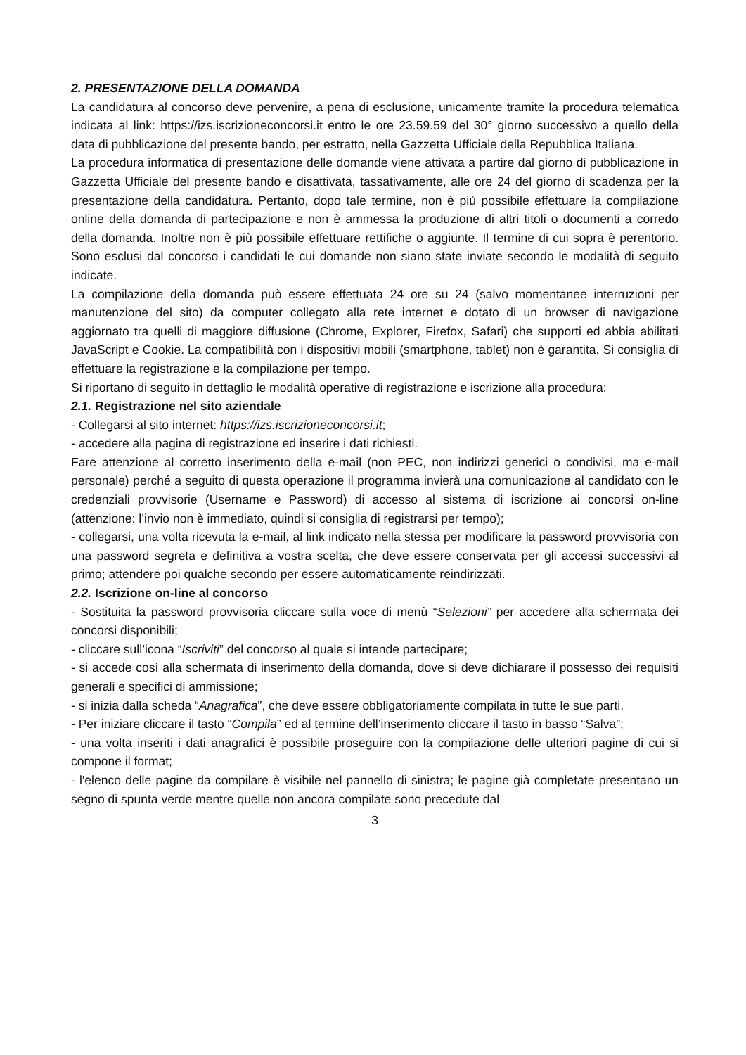2. PRESENTAZIONE DELLA DOMANDA
La candidatura al concorso deve pervenire, a pena di esclusione, unicamente tramite la procedura telematica indicata al link: https://izs.iscrizioneconcorsi.it entro le ore 23.59.59 del 30° giorno successivo a quello della data di pubblicazione del presente bando, per estratto, nella Gazzetta Ufficiale della Repubblica Italiana.
La procedura informatica di presentazione delle domande viene attivata a partire dal giorno di pubblicazione in Gazzetta Ufficiale del presente bando e disattivata, tassativamente, alle ore 24 del giorno di scadenza per la presentazione della candidatura. Pertanto, dopo tale termine, non è più possibile effettuare la compilazione online della domanda di partecipazione e non è ammessa la produzione di altri titoli o documenti a corredo della domanda. Inoltre non è più possibile effettuare rettifiche o aggiunte. Il termine di cui sopra è perentorio. Sono esclusi dal concorso i candidati le cui domande non siano state inviate secondo le modalità di seguito indicate.
La compilazione della domanda può essere effettuata 24 ore su 24 (salvo momentanee interruzioni per manutenzione del sito) da computer collegato alla rete internet e dotato di un browser di navigazione aggiornato tra quelli di maggiore diffusione (Chrome, Explorer, Firefox, Safari) che supporti ed abbia abilitati JavaScript e Cookie. La compatibilità con i dispositivi mobili (smartphone, tablet) non è garantita. Si consiglia di effettuare la registrazione e la compilazione per tempo.
Si riportano di seguito in dettaglio le modalità operative di registrazione e iscrizione alla procedura:
2.1. Registrazione nel sito aziendale
- Collegarsi al sito internet: https://izs.iscrizioneconcorsi.it;
- accedere alla pagina di registrazione ed inserire i dati richiesti.
Fare attenzione al corretto inserimento della e-mail (non PEC, non indirizzi generici o condivisi, ma e-mail personale) perché a seguito di questa operazione il programma invierà una comunicazione al candidato con le credenziali provvisorie (Username e Password) di accesso al sistema di iscrizione ai concorsi on-line (attenzione: l’invio non è immediato, quindi si consiglia di registrarsi per tempo);
- collegarsi, una volta ricevuta la e-mail, al link indicato nella stessa per modificare la password provvisoria con una password segreta e definitiva a vostra scelta, che deve essere conservata per gli accessi successivi al primo; attendere poi qualche secondo per essere automaticamente reindirizzati.
2.2. Iscrizione on-line al concorso
- Sostituita la password provvisoria cliccare sulla voce di menù “Selezioni” per accedere alla schermata dei concorsi disponibili;
- cliccare sull’icona “Iscriviti” del concorso al quale si intende partecipare;
- si accede così alla schermata di inserimento della domanda, dove si deve dichiarare il possesso dei requisiti generali e specifici di ammissione;
- si inizia dalla scheda “Anagrafica”, che deve essere obbligatoriamente compilata in tutte le sue parti.
- Per iniziare cliccare il tasto “Compila” ed al termine dell’inserimento cliccare il tasto in basso “Salva”;
- una volta inseriti i dati anagrafici è possibile proseguire con la compilazione delle ulteriori pagine di cui si compone il format;
- l'elenco delle pagine da compilare è visibile nel pannello di sinistra; le pagine già completate presentano un segno di spunta verde mentre quelle non ancora compilate sono precedute dal
3